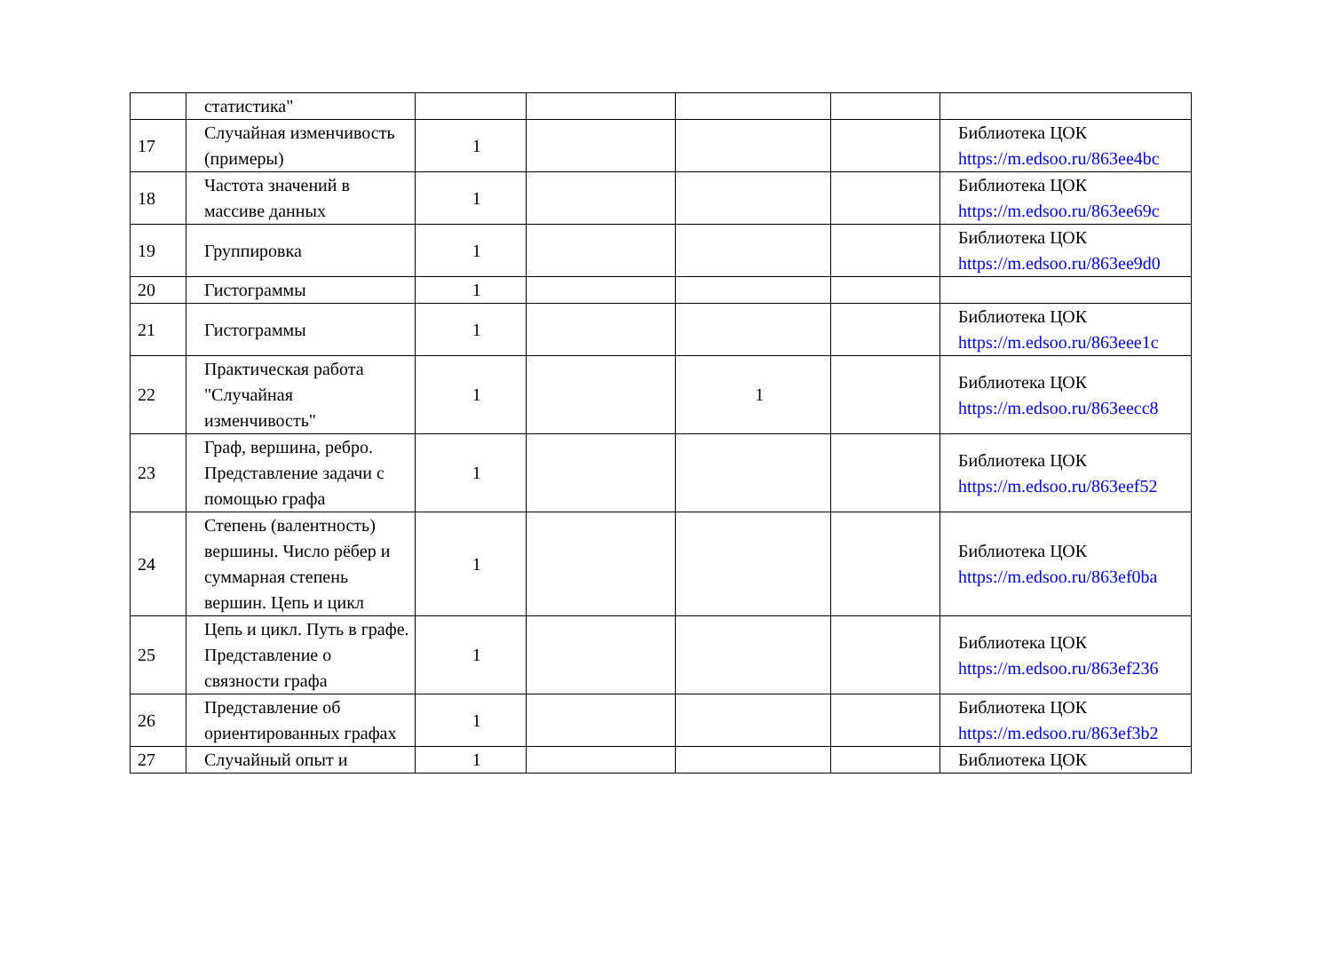| | статистика" | | | | | |
| 17 | Случайная изменчивость (примеры) | 1 | | | | Библиотека ЦОК https://m.edsoo.ru/863ee4bc |
| 18 | Частота значений в массиве данных | 1 | | | | Библиотека ЦОК https://m.edsoo.ru/863ee69c |
| 19 | Группировка | 1 | | | | Библиотека ЦОК https://m.edsoo.ru/863ee9d0 |
| 20 | Гистограммы | 1 | | | | |
| 21 | Гистограммы | 1 | | | | Библиотека ЦОК https://m.edsoo.ru/863eee1c |
| 22 | Практическая работа "Случайная изменчивость" | 1 | | 1 | | Библиотека ЦОК https://m.edsoo.ru/863eecc8 |
| 23 | Граф, вершина, ребро. Представление задачи с помощью графа | 1 | | | | Библиотека ЦОК https://m.edsoo.ru/863eef52 |
| 24 | Степень (валентность) вершины. Число рёбер и суммарная степень вершин. Цепь и цикл | 1 | | | | Библиотека ЦОК https://m.edsoo.ru/863ef0ba |
| 25 | Цепь и цикл. Путь в графе. Представление о связности графа | 1 | | | | Библиотека ЦОК https://m.edsoo.ru/863ef236 |
| 26 | Представление об ориентированных графах | 1 | | | | Библиотека ЦОК https://m.edsoo.ru/863ef3b2 |
| 27 | Случайный опыт и | 1 | | | | Библиотека ЦОК |